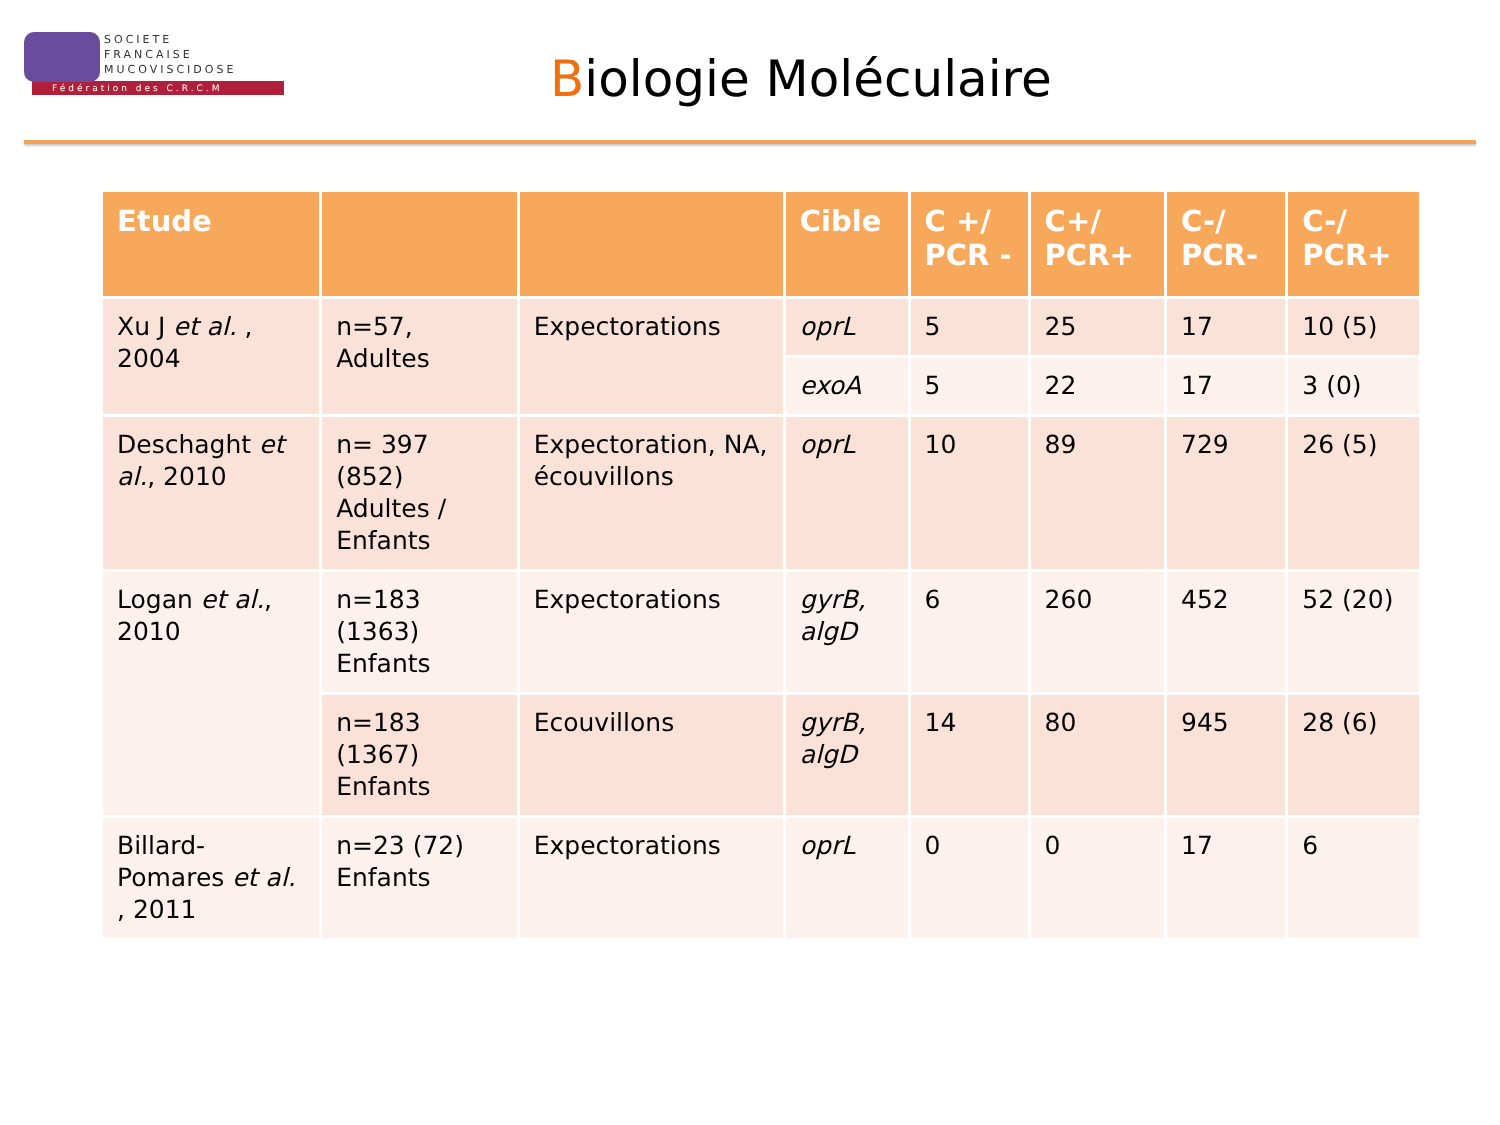SOCIETE
FRANCAISE
MUCOVISCIDOSE
Fédération des C.R.C.M
Biologie Moléculaire
| Etude | | | Cible | C +/ PCR - | C+/ PCR+ | C-/ PCR- | C-/ PCR+ |
| --- | --- | --- | --- | --- | --- | --- | --- |
| Xu J et al. , 2004 | n=57, Adultes | Expectorations | oprL | 5 | 25 | 17 | 10 (5) |
| | | | exoA | 5 | 22 | 17 | 3 (0) |
| Deschaght et al. , 2010 | n= 397 (852) Adultes / Enfants | Expectoration, NA, écouvillons | oprL | 10 | 89 | 729 | 26 (5) |
| Logan et al. , 2010 | n=183 (1363) Enfants | Expectorations | gyrB, algD | 6 | 260 | 452 | 52 (20) |
| | n=183 (1367) Enfants | Ecouvillons | gyrB, algD | 14 | 80 | 945 | 28 (6) |
| Billard-Pomares et al. , 2011 | n=23 (72) Enfants | Expectorations | oprL | 0 | 0 | 17 | 6 |